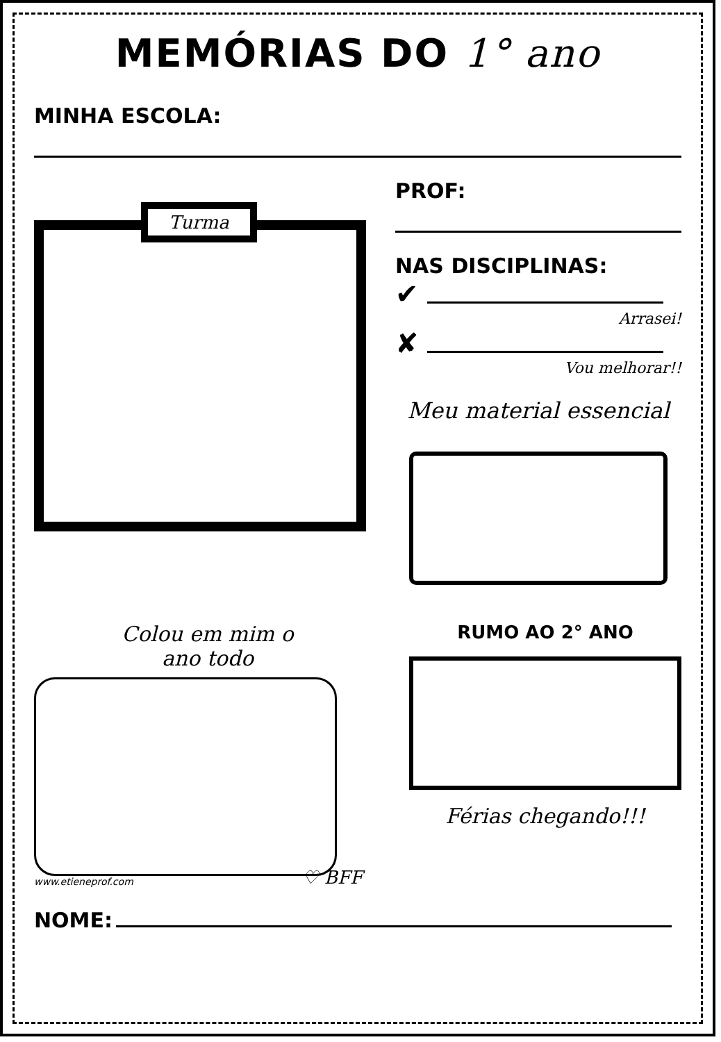MEMÓRIAS DO 1° ano
MINHA ESCOLA:
Turma
PROF:
NAS DISCIPLINAS:
✔
Arrasei!
✘
Vou melhorar!!
Meu material essencial
Colou em mim o
ano todo
♡ BFF
www.etieneprof.com
RUMO AO 2° ANO
Férias chegando!!!
NOME: